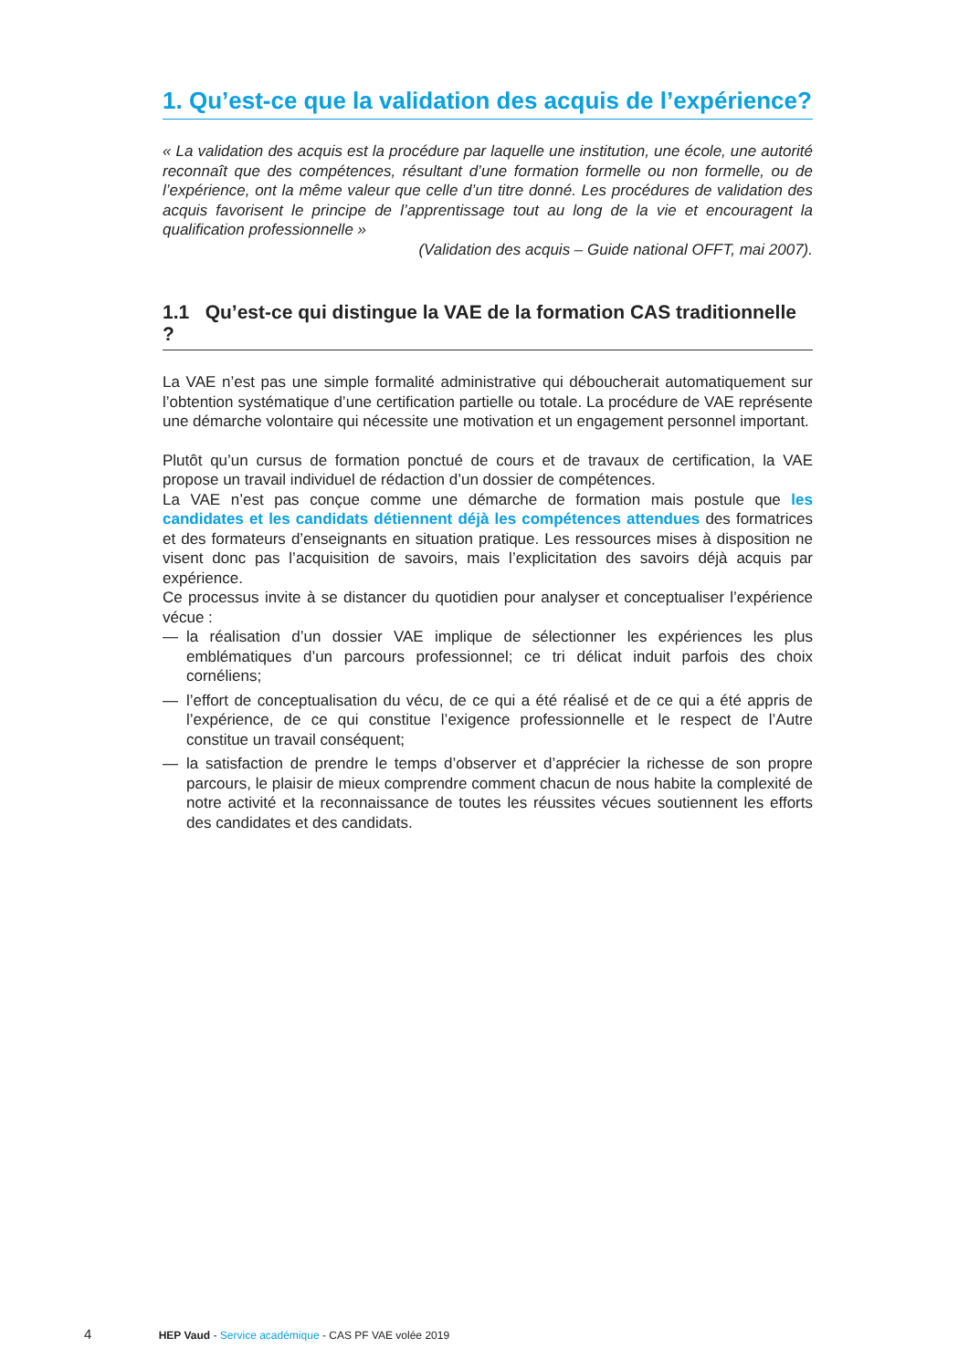1. Qu’est-ce que la validation des acquis de l’expérience?
« La validation des acquis est la procédure par laquelle une institution, une école, une autorité reconnaît que des compétences, résultant d’une formation formelle ou non formelle, ou de l’expérience, ont la même valeur que celle d’un titre donné. Les procédures de validation des acquis favorisent le principe de l’apprentissage tout au long de la vie et encouragent la qualification professionnelle »
(Validation des acquis – Guide national OFFT, mai 2007).
1.1 Qu’est-ce qui distingue la VAE de la formation CAS traditionnelle ?
La VAE n’est pas une simple formalité administrative qui déboucherait automatiquement sur l’obtention systématique d’une certification partielle ou totale. La procédure de VAE représente une démarche volontaire qui nécessite une motivation et un engagement personnel important.
Plutôt qu’un cursus de formation ponctué de cours et de travaux de certification, la VAE propose un travail individuel de rédaction d’un dossier de compétences.
La VAE n’est pas conçue comme une démarche de formation mais postule que les candidates et les candidats détiennent déjà les compétences attendues des formatrices et des formateurs d’enseignants en situation pratique. Les ressources mises à disposition ne visent donc pas l’acquisition de savoirs, mais l’explicitation des savoirs déjà acquis par expérience.
Ce processus invite à se distancer du quotidien pour analyser et conceptualiser l’expérience vécue :
— la réalisation d’un dossier VAE implique de sélectionner les expériences les plus emblématiques d’un parcours professionnel; ce tri délicat induit parfois des choix cornéliens;
— l’effort de conceptualisation du vécu, de ce qui a été réalisé et de ce qui a été appris de l’expérience, de ce qui constitue l’exigence professionnelle et le respect de l’Autre constitue un travail conséquent;
— la satisfaction de prendre le temps d’observer et d’apprécier la richesse de son propre parcours, le plaisir de mieux comprendre comment chacun de nous habite la complexité de notre activité et la reconnaissance de toutes les réussites vécues soutiennent les efforts des candidates et des candidats.
4 HEP Vaud - Service académique - CAS PF VAE volée 2019